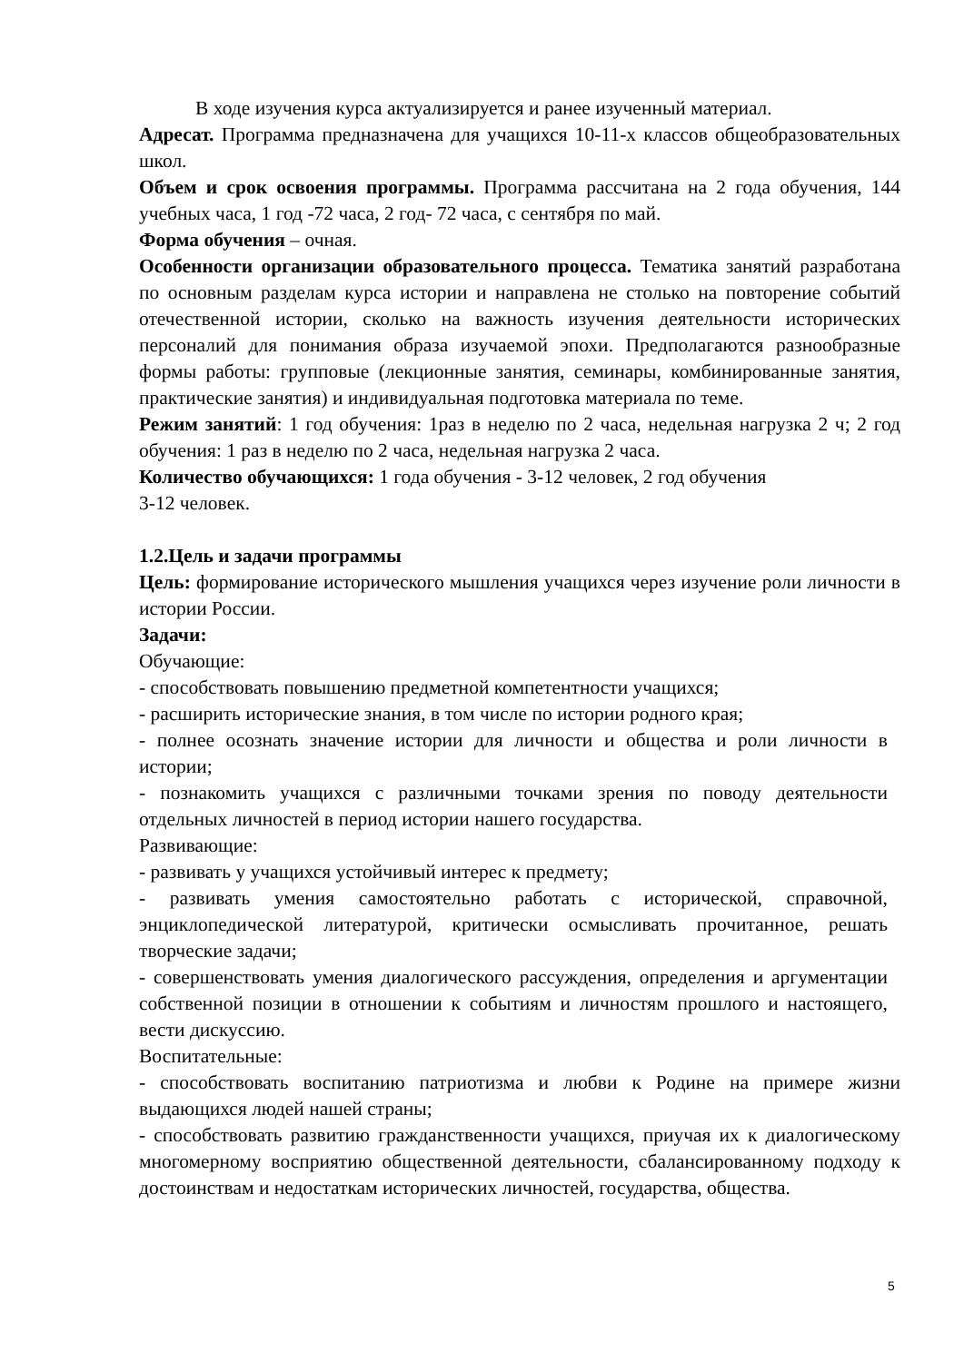В ходе изучения курса актуализируется и ранее изученный материал.
Адресат. Программа предназначена для учащихся 10-11-х классов общеобразовательных школ.
Объем и срок освоения программы. Программа рассчитана на 2 года обучения, 144 учебных часа, 1 год -72 часа, 2 год- 72 часа, с сентября по май.
Форма обучения – очная.
Особенности организации образовательного процесса. Тематика занятий разработана по основным разделам курса истории и направлена не столько на повторение событий отечественной истории, сколько на важность изучения деятельности исторических персоналий для понимания образа изучаемой эпохи. Предполагаются разнообразные формы работы: групповые (лекционные занятия, семинары, комбинированные занятия, практические занятия) и индивидуальная подготовка материала по теме.
Режим занятий: 1 год обучения: 1раз в неделю по 2 часа, недельная нагрузка 2 ч; 2 год обучения: 1 раз в неделю по 2 часа, недельная нагрузка 2 часа.
Количество обучающихся: 1 года обучения - 3-12 человек, 2 год обучения
3-12 человек.
1.2.Цель и задачи программы
Цель: формирование исторического мышления учащихся через изучение роли личности в истории России.
Задачи:
Обучающие:
- способствовать повышению предметной компетентности учащихся;
- расширить исторические знания, в том числе по истории родного края;
- полнее осознать значение истории для личности и общества и роли личности в истории;
- познакомить учащихся с различными точками зрения по поводу деятельности отдельных личностей в период истории нашего государства.
Развивающие:
- развивать у учащихся устойчивый интерес к предмету;
- развивать умения самостоятельно работать с исторической, справочной, энциклопедической литературой, критически осмысливать прочитанное, решать творческие задачи;
- совершенствовать умения диалогического рассуждения, определения и аргументации собственной позиции в отношении к событиям и личностям прошлого и настоящего, вести дискуссию.
Воспитательные:
- способствовать воспитанию патриотизма и любви к Родине на примере жизни выдающихся людей нашей страны;
- способствовать развитию гражданственности учащихся, приучая их к диалогическому многомерному восприятию общественной деятельности, сбалансированному подходу к достоинствам и недостаткам исторических личностей, государства, общества.
5